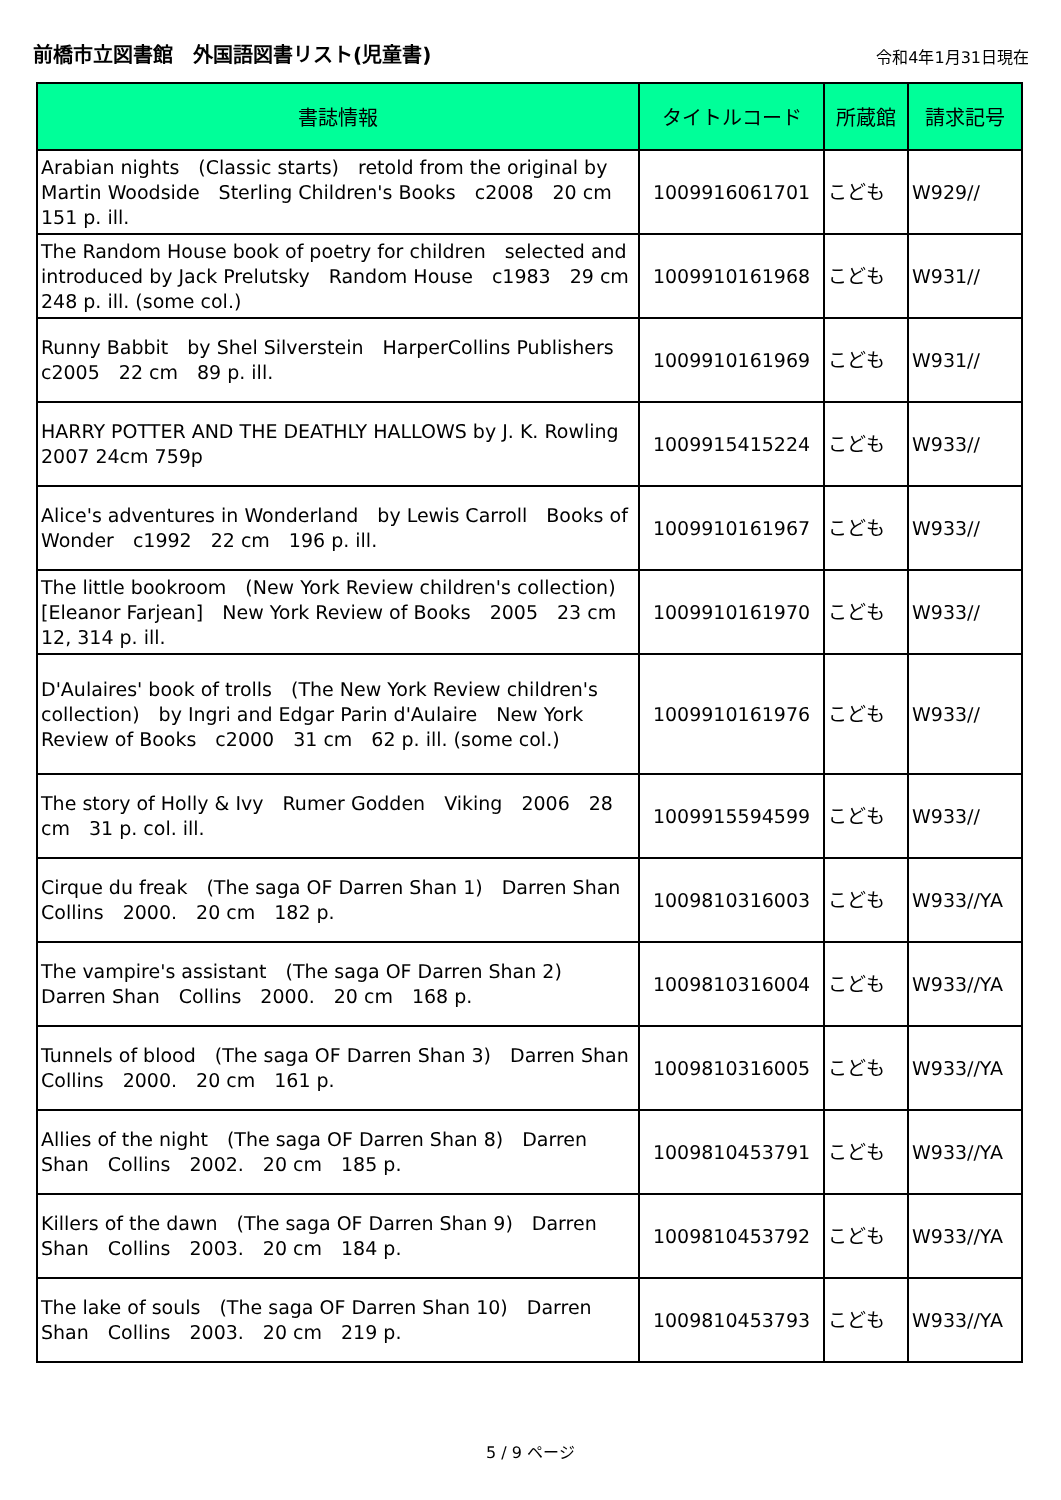前橋市立図書館　外国語図書リスト(児童書) 令和4年1月31日現在
| 書誌情報 | タイトルコード | 所蔵館 | 請求記号 |
| --- | --- | --- | --- |
| Arabian nights (Classic starts) retold from the original by Martin Woodside Sterling Children's Books c2008 20 cm 151 p. ill. | 1009916061701 | こども | W929// |
| The Random House book of poetry for children selected and introduced by Jack Prelutsky Random House c1983 29 cm 248 p. ill. (some col.) | 1009910161968 | こども | W931// |
| Runny Babbit by Shel Silverstein HarperCollins Publishers c2005 22 cm 89 p. ill. | 1009910161969 | こども | W931// |
| HARRY POTTER AND THE DEATHLY HALLOWS by J. K. Rowling 2007 24cm 759p | 1009915415224 | こども | W933// |
| Alice's adventures in Wonderland by Lewis Carroll Books of Wonder c1992 22 cm 196 p. ill. | 1009910161967 | こども | W933// |
| The little bookroom (New York Review children's collection) [Eleanor Farjean] New York Review of Books 2005 23 cm 12, 314 p. ill. | 1009910161970 | こども | W933// |
| D'Aulaires' book of trolls (The New York Review children's collection) by Ingri and Edgar Parin d'Aulaire New York Review of Books c2000 31 cm 62 p. ill. (some col.) | 1009910161976 | こども | W933// |
| The story of Holly & Ivy Rumer Godden Viking 2006 28 cm 31 p. col. ill. | 1009915594599 | こども | W933// |
| Cirque du freak (The saga OF Darren Shan 1) Darren Shan Collins 2000. 20 cm 182 p. | 1009810316003 | こども | W933//YA |
| The vampire's assistant (The saga OF Darren Shan 2) Darren Shan Collins 2000. 20 cm 168 p. | 1009810316004 | こども | W933//YA |
| Tunnels of blood (The saga OF Darren Shan 3) Darren Shan Collins 2000. 20 cm 161 p. | 1009810316005 | こども | W933//YA |
| Allies of the night (The saga OF Darren Shan 8) Darren Shan Collins 2002. 20 cm 185 p. | 1009810453791 | こども | W933//YA |
| Killers of the dawn (The saga OF Darren Shan 9) Darren Shan Collins 2003. 20 cm 184 p. | 1009810453792 | こども | W933//YA |
| The lake of souls (The saga OF Darren Shan 10) Darren Shan Collins 2003. 20 cm 219 p. | 1009810453793 | こども | W933//YA |
5 / 9 ページ